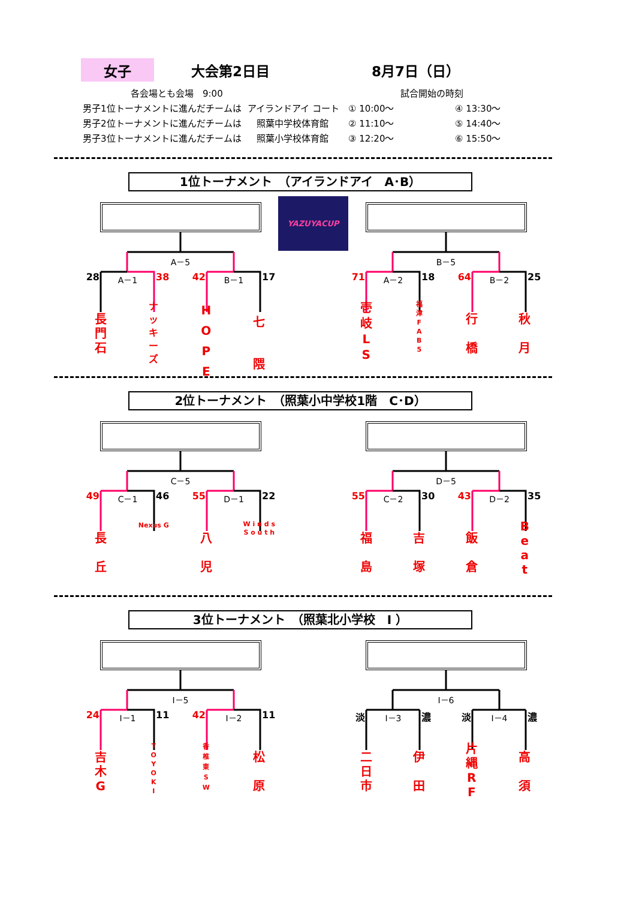女子
大会第2日目 8月7日（日）
各会場とも会場　9:00 試合開始の時刻
男子1位トーナメントに進んだチームは アイランドアイ コート ① 10:00～ ④ 13:30～
男子2位トーナメントに進んだチームは 照葉中学校体育館 ② 11:10～ ⑤ 14:40～
男子3位トーナメントに進んだチームは 照葉小学校体育館 ③ 12:20～ ⑥ 15:50～
1位トーナメント　（アイランドアイ　A･B）
A－5
28 A－1 38 42 B－1 17
長
門
石
ナ
ッ
キ
ー
ズ
H
O
P
E
七
隈
YAZUYACUP
B－5
71 A－2 18 64 B－2 25
壱
岐
L
S
福
津
F
A
B
5
行
橋
秋
月
2位トーナメント　（照葉小中学校1階　C･D）
C－5
49 C－1 46 55 D－1 22
長
丘
Nexus G
八
児
W i n d s
S o u t h
D－5
55 C－2 30 43 D－2 35
福
島
吉
塚
飯
倉
B
e
a
t
3位トーナメント　（照葉北小学校　I ）
I－5
24 I－1 11 42 I－2 11
吉
木
G
T
O
Y
O
K
I
香
椎
東
S
W
松
原
I－6
淡 I－3 濃 淡 I－4 濃
二
日
市
伊
田
片
縄
R
F
高
須